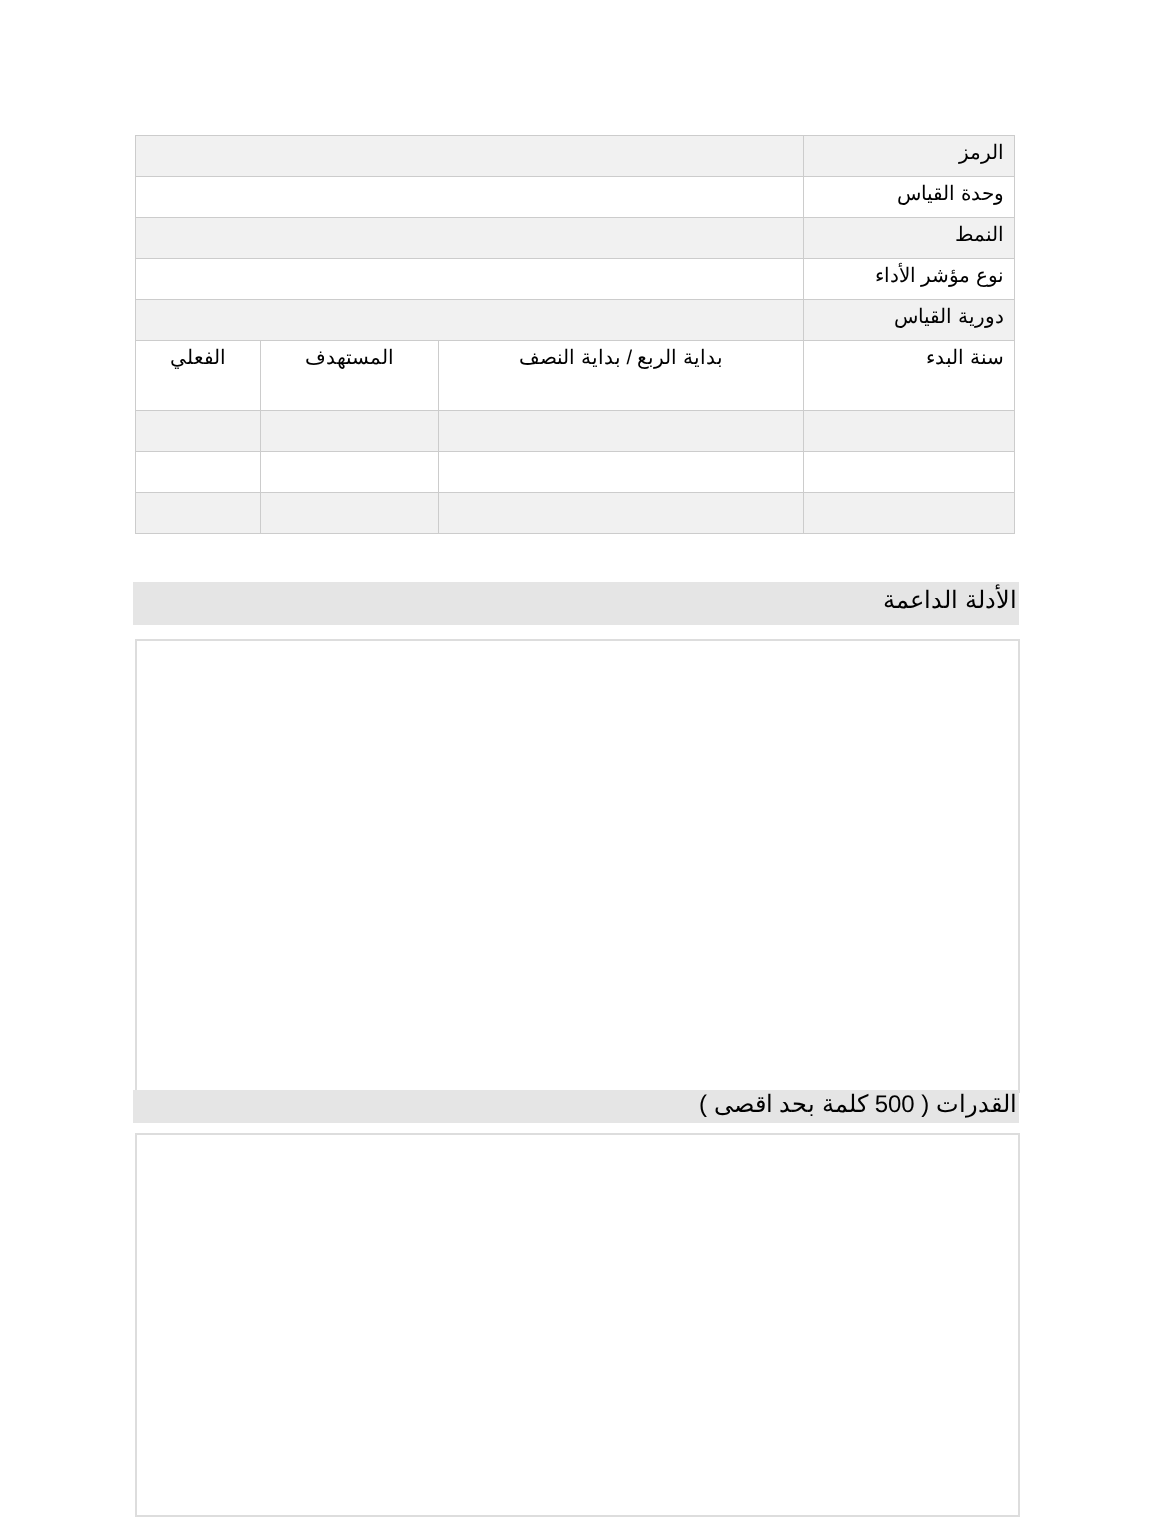| الرمز | | | |
| وحدة القياس | | | |
| النمط | | | |
| نوع مؤشر الأداء | | | |
| دورية القياس | | | |
| سنة البدء | بداية الربع / بداية النصف | المستهدف | الفعلي |
الأدلة الداعمة
القدرات ( 500 كلمة بحد اقصى )